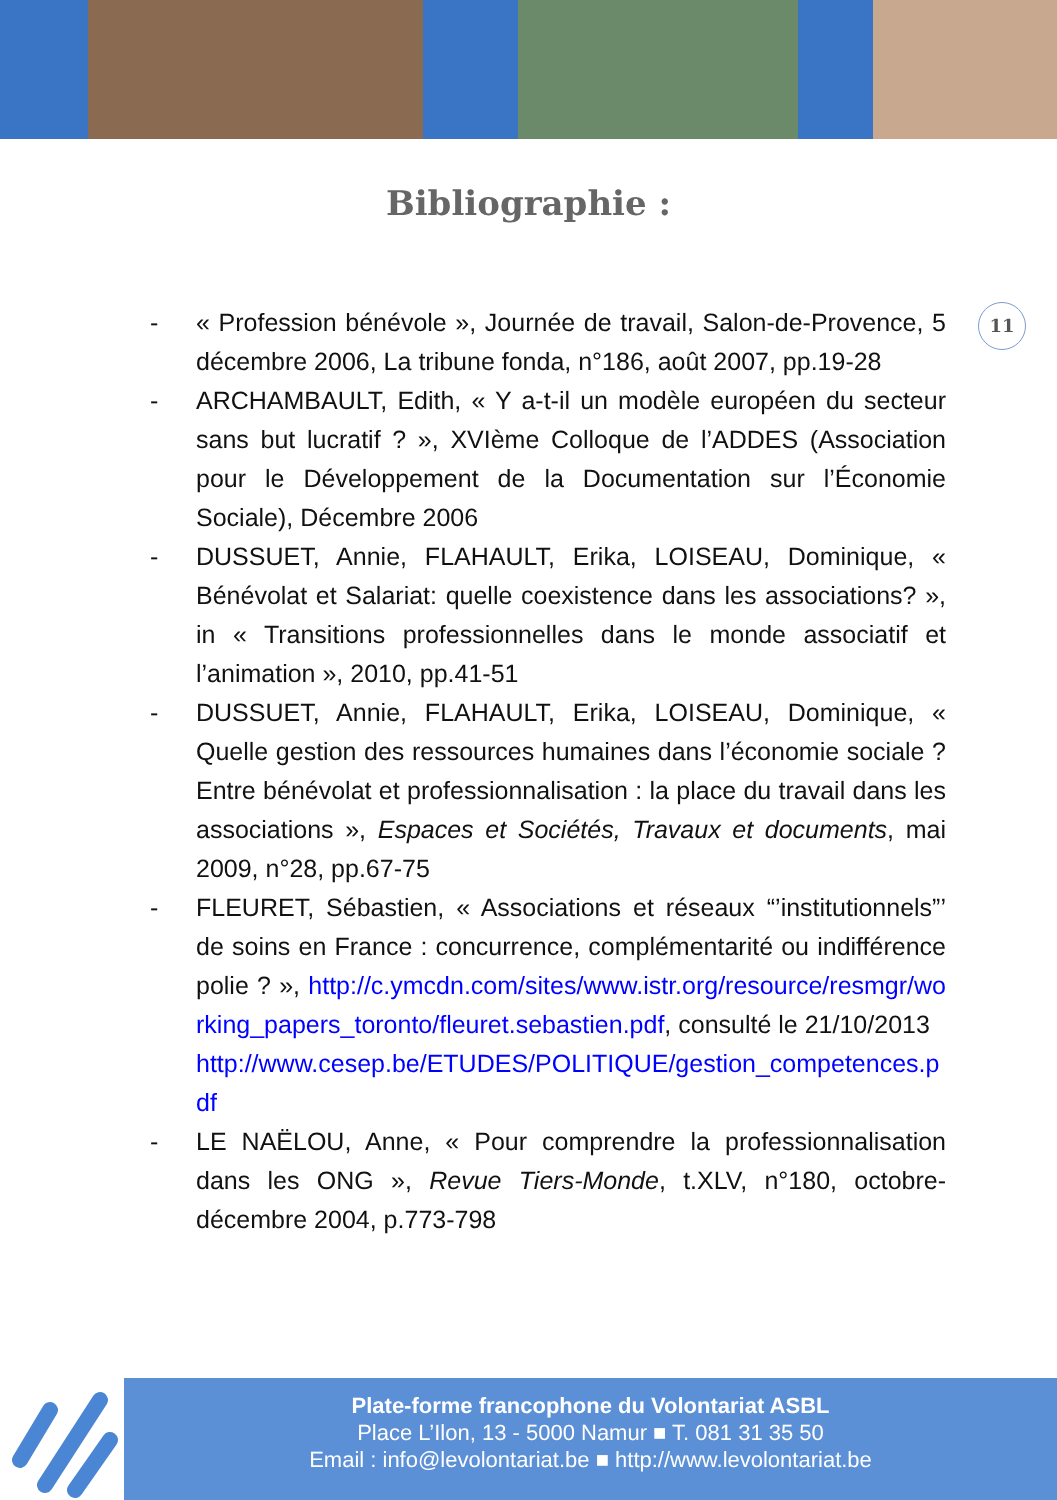Bibliographie :
11
- « Profession bénévole », Journée de travail, Salon-de-Provence, 5 décembre 2006, La tribune fonda, n°186, août 2007, pp.19-28
- ARCHAMBAULT, Edith, « Y a-t-il un modèle européen du secteur sans but lucratif ? », XVIème Colloque de l’ADDES (Association pour le Développement de la Documentation sur l’Économie Sociale), Décembre 2006
- DUSSUET, Annie, FLAHAULT, Erika, LOISEAU, Dominique, « Bénévolat et Salariat: quelle coexistence dans les associations? », in « Transitions professionnelles dans le monde associatif et l’animation », 2010, pp.41-51
- DUSSUET, Annie, FLAHAULT, Erika, LOISEAU, Dominique, « Quelle gestion des ressources humaines dans l’économie sociale ? Entre bénévolat et professionnalisation : la place du travail dans les associations », Espaces et Sociétés, Travaux et documents, mai 2009, n°28, pp.67-75
- FLEURET, Sébastien, « Associations et réseaux “’institutionnels”’ de soins en France : concurrence, complémentarité ou indifférence polie ? », http://c.ymcdn.com/sites/www.istr.org/resource/resmgr/working_papers_toronto/fleuret.sebastien.pdf, consulté le 21/10/2013
http://www.cesep.be/ETUDES/POLITIQUE/gestion_competences.pdf
- LE NAËLOU, Anne, « Pour comprendre la professionnalisation dans les ONG », Revue Tiers-Monde, t.XLV, n°180, octobre-décembre 2004, p.773-798
Plate-forme francophone du Volontariat ASBL
Place L’Ilon, 13 - 5000 Namur ■ T. 081 31 35 50
Email : info@levolontariat.be ■ http://www.levolontariat.be